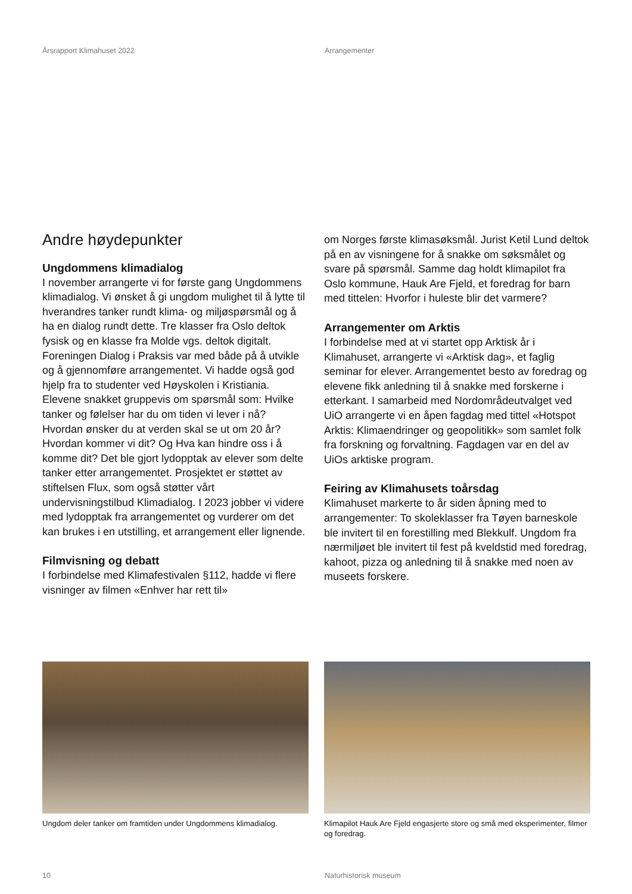Årsrapport Klimahuset 2022 Arrangementer
Andre høydepunkter
Ungdommens klimadialog
I november arrangerte vi for første gang Ungdommens klimadialog. Vi ønsket å gi ungdom mulighet til å lytte til hverandres tanker rundt klima- og miljøspørsmål og å ha en dialog rundt dette. Tre klasser fra Oslo deltok fysisk og en klasse fra Molde vgs. deltok digitalt. Foreningen Dialog i Praksis var med både på å utvikle og å gjennomføre arrangementet. Vi hadde også god hjelp fra to studenter ved Høyskolen i Kristiania. Elevene snakket gruppevis om spørsmål som: Hvilke tanker og følelser har du om tiden vi lever i nå? Hvordan ønsker du at verden skal se ut om 20 år? Hvordan kommer vi dit? Og Hva kan hindre oss i å komme dit? Det ble gjort lydopptak av elever som delte tanker etter arrangementet. Prosjektet er støttet av stiftelsen Flux, som også støtter vårt undervisningstilbud Klimadialog. I 2023 jobber vi videre med lydopptak fra arrangementet og vurderer om det kan brukes i en utstilling, et arrangement eller lignende.
Filmvisning og debatt
I forbindelse med Klimafestivalen §112, hadde vi flere visninger av filmen «Enhver har rett til»
om Norges første klimasøksmål. Jurist Ketil Lund deltok på en av visningene for å snakke om søksmålet og svare på spørsmål. Samme dag holdt klimapilot fra Oslo kommune, Hauk Are Fjeld, et foredrag for barn med tittelen: Hvorfor i huleste blir det varmere?
Arrangementer om Arktis
I forbindelse med at vi startet opp Arktisk år i Klimahuset, arrangerte vi «Arktisk dag», et faglig seminar for elever. Arrangementet besto av foredrag og elevene fikk anledning til å snakke med forskerne i etterkant. I samarbeid med Nordområdeutvalget ved UiO arrangerte vi en åpen fagdag med tittel «Hotspot Arktis: Klimaendringer og geopolitikk» som samlet folk fra forskning og forvaltning. Fagdagen var en del av UiOs arktiske program.
Feiring av Klimahusets toårsdag
Klimahuset markerte to år siden åpning med to arrangementer: To skoleklasser fra Tøyen barneskole ble invitert til en forestilling med Blekkulf. Ungdom fra nærmiljøet ble invitert til fest på kveldstid med foredrag, kahoot, pizza og anledning til å snakke med noen av museets forskere.
Ungdom deler tanker om framtiden under Ungdommens klimadialog.
Klimapilot Hauk Are Fjeld engasjerte store og små med eksperimenter, filmer og foredrag.
10 Naturhistorisk museum